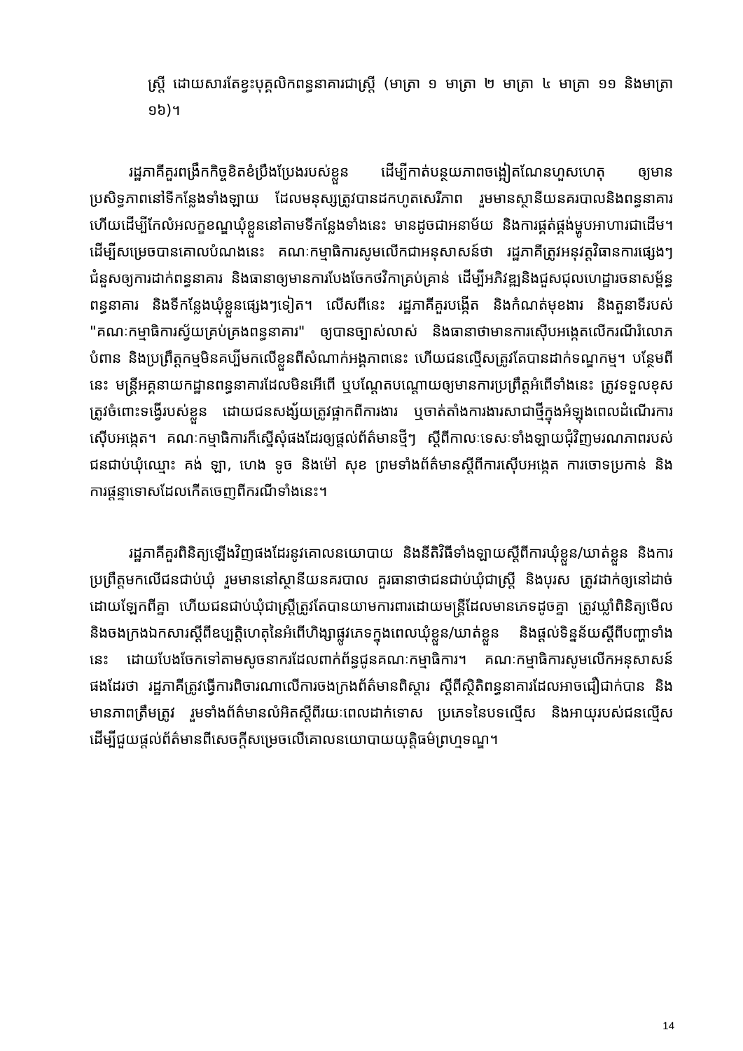ស្ត្រី ដោយសារតែខ្វះបុគ្គលិកពន្ធនាគារជាស្ត្រី (មាត្រា ១ មាត្រា ២ មាត្រា ៤ មាត្រា ១១ និងមាត្រា ១៦)។
រដ្ឋភាគីគួរពង្រឹកកិច្ចខិតខំប្រឹងប្រែងរបស់ខ្លួន ដើម្បីកាត់បន្ថយភាពចង្អៀតណែនហួសហេតុ ឲ្យមានប្រសិទ្ធភាពនៅទីកន្លែងទាំងឡាយ ដែលមនុស្សត្រូវបានដកហូតសេរីភាព រួមមានស្ថានីយនគរបាលនិងពន្ធនាគារ ហើយដើម្បីកែលំអលក្ខខណ្ឌឃុំខ្លួននៅតាមទីកន្លែងទាំងនេះ មានដូចជាអនាម័យ និងការផ្គត់ផ្គង់ម្ហូបអាហារជាដើម។ ដើម្បីសម្រេចបានគោលបំណងនេះ គណៈកម្មាធិការសូមលើកជាអនុសាសន៍ថា រដ្ឋភាគីត្រូវអនុវត្តវិធានការផ្សេងៗជំនួសឲ្យការដាក់ពន្ធនាគារ និងធានាឲ្យមានការបែងចែកថវិកាគ្រប់គ្រាន់ ដើម្បីអភិវឌ្ឍនិងជួសជុលហេដ្ឋារចនាសម្ព័ន្ធពន្ធនាគារ និងទីកន្លែងឃុំខ្លួនផ្សេងៗទៀត។ លើសពីនេះ រដ្ឋភាគីគួរបង្កើត និងកំណត់មុខងារ និងតួនាទីរបស់ "គណៈកម្មាធិការស្វ័យគ្រប់គ្រងពន្ធនាគារ" ឲ្យបានច្បាស់លាស់ និងធានាថាមានការស៊ើបអង្កេតលើករណីរំលោភបំពាន និងប្រព្រឹត្តកម្មមិនគប្បីមកលើខ្លួនពីសំណាក់អង្គភាពនេះ ហើយជនល្មើសត្រូវតែបានដាក់ទណ្ឌកម្ម។ បន្ថែមពីនេះ មន្ត្រីអគ្គនាយកដ្ឋានពន្ធនាគារដែលមិនអើពើ ឬបណ្តែតបណ្តោយឲ្យមានការប្រព្រឹត្តអំពើទាំងនេះ ត្រូវទទួលខុសត្រូវចំពោះទង្វើរបស់ខ្លួន ដោយជនសង្ស័យត្រូវផ្អាកពីការងារ ឬចាត់តាំងការងារសាជាថ្មីក្នុងអំឡុងពេលដំណើរការស៊ើបអង្កេត។ គណៈកម្មាធិការក៏ស្នើសុំផងដែរឲ្យផ្តល់ព័ត៌មានថ្មីៗ ស្តីពីកាលៈទេសៈទាំងឡាយជុំវិញមរណភាពរបស់ជនជាប់ឃុំឈ្មោះ គង់ ឡា, ហេង ទូច និងម៉ៅ សុខ ព្រមទាំងព័ត៌មានស្តីពីការស៊ើបអង្កេត ការចោទប្រកាន់ និងការផ្តន្ទាទោសដែលកើតចេញពីករណីទាំងនេះ។
រដ្ឋភាគីគួរពិនិត្យឡើងវិញផងដែរនូវគោលនយោបាយ និងនីតិវិធីទាំងឡាយស្តីពីការឃុំខ្លួន/ឃាត់ខ្លួន និងការប្រព្រឹត្តមកលើជនជាប់ឃុំ រួមមាននៅស្ថានីយនគរបាល គួរធានាថាជនជាប់ឃុំជាស្ត្រី និងបុរស ត្រូវដាក់ឲ្យនៅដាច់ដោយឡែកពីគ្នា ហើយជនជាប់ឃុំជាស្ត្រីត្រូវតែបានយាមការពារដោយមន្ត្រីដែលមានភេទដូចគ្នា ត្រូវឃ្លាំពិនិត្យមើល និងចងក្រងឯកសារស្តីពីឧប្បត្តិហេតុនៃអំពើហិង្សាផ្លូវភេទក្នុងពេលឃុំខ្លួន/ឃាត់ខ្លួន និងផ្តល់ទិន្នន័យស្តីពីបញ្ហាទាំងនេះ ដោយបែងចែកទៅតាមសូចនាករដែលពាក់ព័ន្ធជូនគណៈកម្មាធិការ។ គណៈកម្មាធិការសូមលើកអនុសាសន៍ផងដែរថា រដ្ឋភាគីត្រូវធ្វើការពិចារណាលើការចងក្រងព័ត៌មានពិស្តារ ស្តីពីស្ថិតិពន្ធនាគារដែលអាចជឿជាក់បាន និងមានភាពត្រឹមត្រូវ រួមទាំងព័ត៌មានលំអិតស្តីពីរយៈពេលដាក់ទោស ប្រភេទនៃបទល្មើស និងអាយុរបស់ជនល្មើស ដើម្បីជួយផ្តល់ព័ត៌មានពីសេចក្តីសម្រេចលើគោលនយោបាយយុត្តិធម៌ព្រហ្មទណ្ឌ។
14